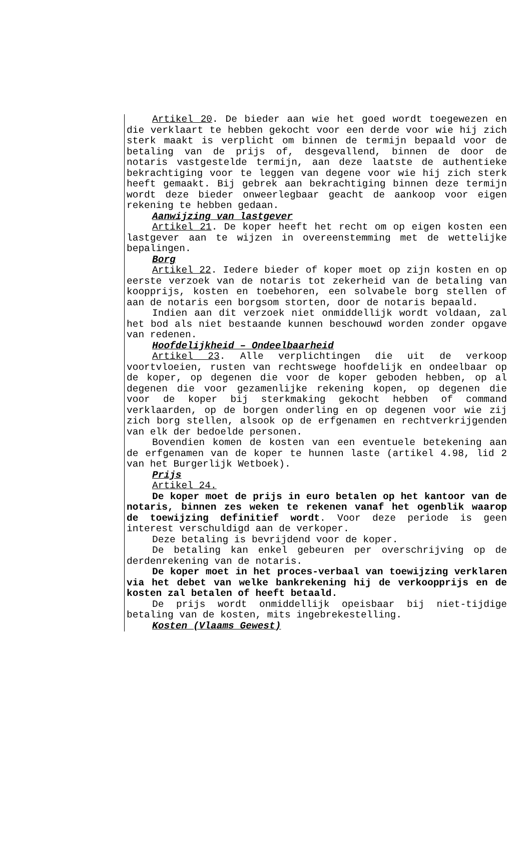Artikel 20. De bieder aan wie het goed wordt toegewezen en die verklaart te hebben gekocht voor een derde voor wie hij zich sterk maakt is verplicht om binnen de termijn bepaald voor de betaling van de prijs of, desgevallend, binnen de door de notaris vastgestelde termijn, aan deze laatste de authentieke bekrachtiging voor te leggen van degene voor wie hij zich sterk heeft gemaakt. Bij gebrek aan bekrachtiging binnen deze termijn wordt deze bieder onweerlegbaar geacht de aankoop voor eigen rekening te hebben gedaan.
Aanwijzing van lastgever
Artikel 21. De koper heeft het recht om op eigen kosten een lastgever aan te wijzen in overeenstemming met de wettelijke bepalingen.
Borg
Artikel 22. Iedere bieder of koper moet op zijn kosten en op eerste verzoek van de notaris tot zekerheid van de betaling van koopprijs, kosten en toebehoren, een solvabele borg stellen of aan de notaris een borgsom storten, door de notaris bepaald.
Indien aan dit verzoek niet onmiddellijk wordt voldaan, zal het bod als niet bestaande kunnen beschouwd worden zonder opgave van redenen.
Hoofdelijkheid – Ondeelbaarheid
Artikel 23. Alle verplichtingen die uit de verkoop voortvloeien, rusten van rechtswege hoofdelijk en ondeelbaar op de koper, op degenen die voor de koper geboden hebben, op al degenen die voor gezamenlijke rekening kopen, op degenen die voor de koper bij sterkmaking gekocht hebben of command verklaarden, op de borgen onderling en op degenen voor wie zij zich borg stellen, alsook op de erfgenamen en rechtverkrijgenden van elk der bedoelde personen.
Bovendien komen de kosten van een eventuele betekening aan de erfgenamen van de koper te hunnen laste (artikel 4.98, lid 2 van het Burgerlijk Wetboek).
Prijs
Artikel 24.
De koper moet de prijs in euro betalen op het kantoor van de notaris, binnen zes weken te rekenen vanaf het ogenblik waarop de toewijzing definitief wordt. Voor deze periode is geen interest verschuldigd aan de verkoper.
Deze betaling is bevrijdend voor de koper.
De betaling kan enkel gebeuren per overschrijving op de derdenrekening van de notaris.
De koper moet in het proces-verbaal van toewijzing verklaren via het debet van welke bankrekening hij de verkoopprijs en de kosten zal betalen of heeft betaald.
De prijs wordt onmiddellijk opeisbaar bij niet-tijdige betaling van de kosten, mits ingebrekestelling.
Kosten (Vlaams Gewest)